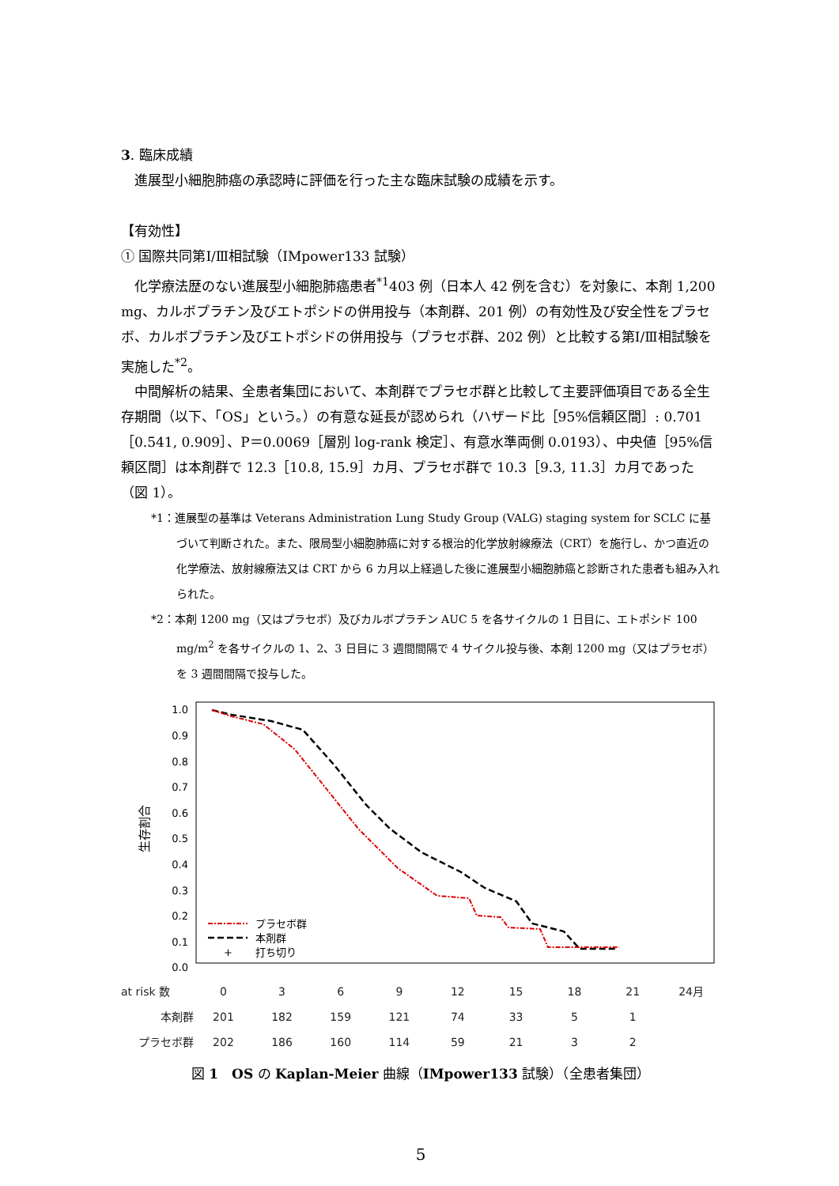3. 臨床成績
進展型小細胞肺癌の承認時に評価を行った主な臨床試験の成績を示す。
【有効性】
① 国際共同第Ⅰ/Ⅲ相試験（IMpower133 試験）
化学療法歴のない進展型小細胞肺癌患者<sup>*1</sup>403 例（日本人 42 例を含む）を対象に、本剤 1,200 mg、カルボプラチン及びエトポシドの併用投与（本剤群、201 例）の有効性及び安全性をプラセボ、カルボプラチン及びエトポシドの併用投与（プラセボ群、202 例）と比較する第Ⅰ/Ⅲ相試験を実施した<sup>*2</sup>。
中間解析の結果、全患者集団において、本剤群でプラセボ群と比較して主要評価項目である全生存期間（以下、「OS」という。）の有意な延長が認められ（ハザード比［95%信頼区間］: 0.701［0.541, 0.909］、P＝0.0069［層別 log-rank 検定］、有意水準両側 0.0193）、中央値［95%信頼区間］は本剤群で 12.3［10.8, 15.9］カ月、プラセボ群で 10.3［9.3, 11.3］カ月であった（図 1）。
*1：進展型の基準は Veterans Administration Lung Study Group (VALG) staging system for SCLC に基づいて判断された。また、限局型小細胞肺癌に対する根治的化学放射線療法（CRT）を施行し、かつ直近の化学療法、放射線療法又は CRT から 6 カ月以上経過した後に進展型小細胞肺癌と診断された患者も組み入れられた。
*2：本剤 1200 mg（又はプラセボ）及びカルボプラチン AUC 5 を各サイクルの 1 日目に、エトポシド 100 mg/m<sup>2</sup> を各サイクルの 1、2、3 日目に 3 週間間隔で 4 サイクル投与後、本剤 1200 mg（又はプラセボ）を 3 週間間隔で投与した。
1.0
0.9
0.8
0.7
0.6
0.5
0.4
0.3
0.2
0.1
0.0
生存割合
プラセボ群
本剤群
+
打ち切り
| at risk 数 | 0 | 3 | 6 | 9 | 12 | 15 | 18 | 21 | 24月 |
| 本剤群 | 201 | 182 | 159 | 121 | 74 | 33 | 5 | 1 | |
| プラセボ群 | 202 | 186 | 160 | 114 | 59 | 21 | 3 | 2 | |
図 1　OS の Kaplan-Meier 曲線（IMpower133 試験）（全患者集団）
5